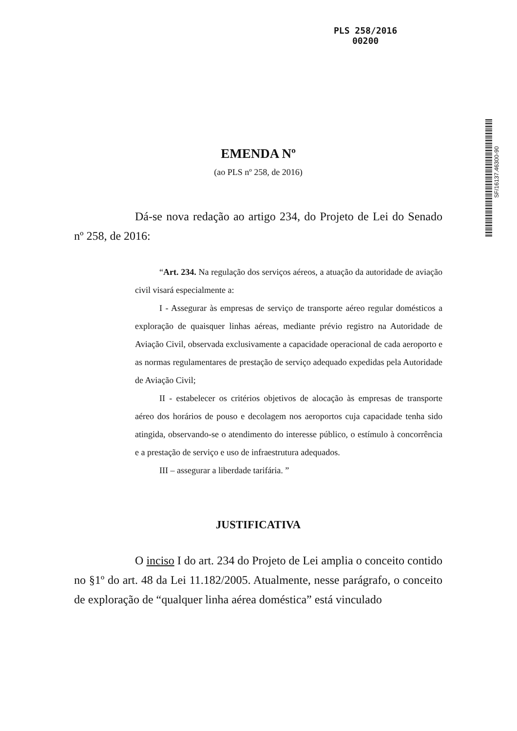PLS 258/2016
00200
SF/16137.46300-90
EMENDA Nº
(ao PLS nº 258, de 2016)
Dá-se nova redação ao artigo 234, do Projeto de Lei do Senado nº 258, de 2016:
“Art. 234. Na regulação dos serviços aéreos, a atuação da autoridade de aviação civil visará especialmente a:
I - Assegurar às empresas de serviço de transporte aéreo regular domésticos a exploração de quaisquer linhas aéreas, mediante prévio registro na Autoridade de Aviação Civil, observada exclusivamente a capacidade operacional de cada aeroporto e as normas regulamentares de prestação de serviço adequado expedidas pela Autoridade de Aviação Civil;
II - estabelecer os critérios objetivos de alocação às empresas de transporte aéreo dos horários de pouso e decolagem nos aeroportos cuja capacidade tenha sido atingida, observando-se o atendimento do interesse público, o estímulo à concorrência e a prestação de serviço e uso de infraestrutura adequados.
III – assegurar a liberdade tarifária. ”
JUSTIFICATIVA
O inciso I do art. 234 do Projeto de Lei amplia o conceito contido no §1º do art. 48 da Lei 11.182/2005. Atualmente, nesse parágrafo, o conceito de exploração de “qualquer linha aérea doméstica” está vinculado